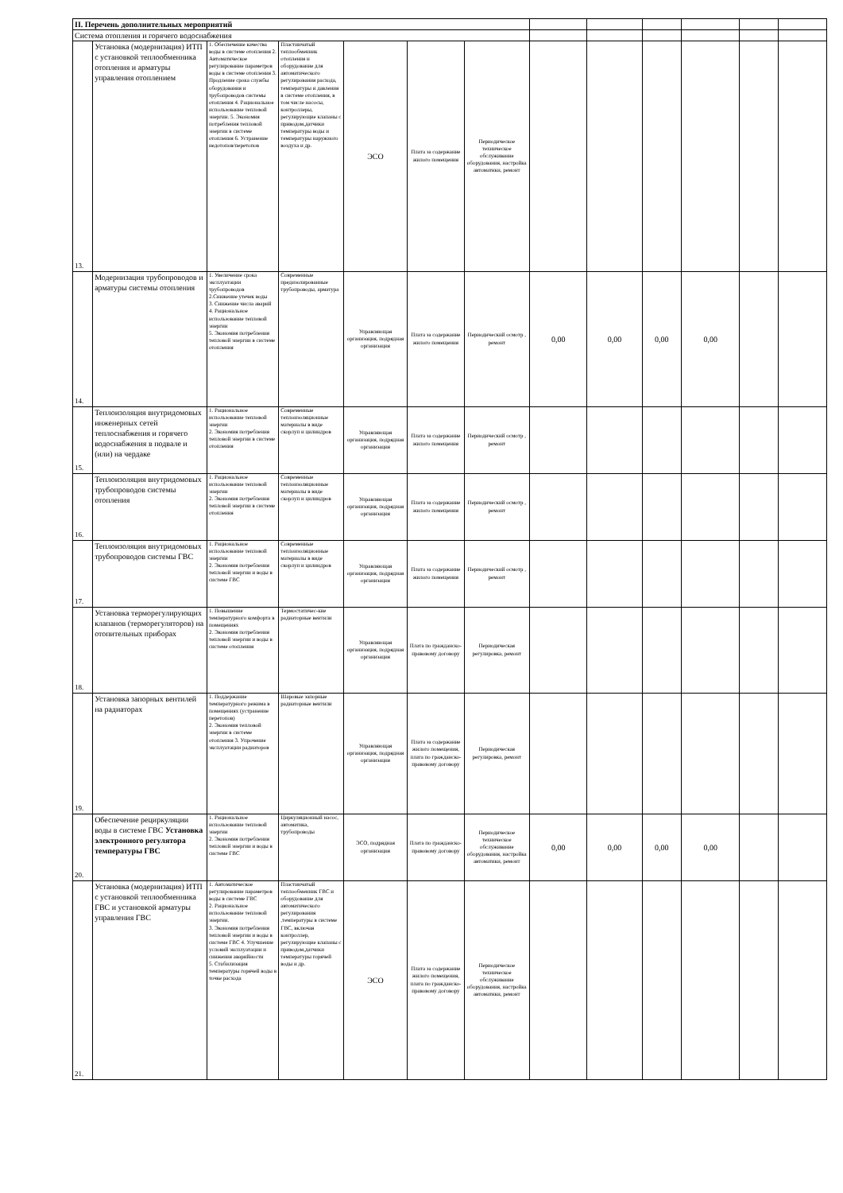| II. Перечень дополнительных мероприятий | | | | | | | | | | | | |
| Система отопления и горячего водоснабжения | | | | | | | | | | | | |
| 13. | Установка (модернизация) ИТП с установкой теплообменника отопления и арматуры управления отоплением | 1. Обеспечение качества воды в системе отопления 2. Автоматическое регулирование параметров воды в системе отопления 3. Продление срока службы оборудования и трубопроводов системы отопления 4. Рациональное использование тепловой энергии. 5. Экономия потребления тепловой энергии в системе отопления 6. Устранение недотопов/перетопов | Пластинчатый теплообменник отопления и оборудование для автоматического регулирования расхода, температуры и давления в системе отопления, в том числе насосы, контроллеры, регулирующие клапаны с приводом,датчики температуры воды и температуры наружного воздуха и др. | ЭСО | Плата за содержание жилого помещения | Периодическое техническое обслуживание оборудования, настройка автоматики, ремонт | | | | | | |
| 14. | Модернизация трубопроводов и арматуры системы отопления | 1. Увеличение срока эксплуатации трубопроводов 2.Снижение утечек воды 3. Снижение числа аварий 4. Рациональное использование тепловой энергии 5. Экономия потребления тепловой энергии в системе отопления | Современные предизолированные трубопроводы, арматура | Управляющая организация, подрядная организация | Плата за содержание жилого помещения | Периодический осмотр , ремонт | 0,00 | 0,00 | 0,00 | 0,00 | | |
| 15. | Теплоизоляция внутридомовых инженерных сетей теплоснабжения и горячего водоснабжения в подвале и (или) на чердаке | 1. Рациональное использование тепловой энергии 2. Экономия потребления тепловой энергии в системе отопления | Современные теплоизоляционные материалы в виде скорлуп и цилиндров | Управляющая организация, подрядная организация | Плата за содержание жилого помещения | Периодический осмотр , ремонт | | | | | | |
| 16. | Теплоизоляция внутридомовых трубопроводов системы отопления | 1. Рациональное использование тепловой энергии 2. Экономия потребления тепловой энергии в системе отопления | Современные теплоизоляционные материалы в виде скорлуп и цилиндров | Управляющая организация, подрядная организация | Плата за содержание жилого помещения | Периодический осмотр , ремонт | | | | | | |
| 17. | Теплоизоляция внутридомовых трубопроводов системы ГВС | 1. Рациональное использование тепловой энергии 2. Экономия потребления тепловой энергии и воды в системе ГВС | Современные теплоизоляционные материалы в виде скорлуп и цилиндров | Управляющая организация, подрядная организация | Плата за содержание жилого помещения | Периодический осмотр , ремонт | | | | | | |
| 18. | Установка терморегулирующих клапанов (терморегуляторов) на отопительных приборах | 1. Повышение температурного комфорта в помещениях 2. Экономия потребления тепловой энергии и воды в системе отопления | Термостатичес-кие радиаторные вентили | Управляющая организация, подрядная организация | Плата по гражданско-правовому договору | Периодическая регулировка, ремонт | | | | | | |
| 19. | Установка запорных вентилей на радиаторах | 1. Поддержание температурного режима в помещениях (устранение перетопов) 2. Экономия тепловой энергии в системе отопления 3. Упрочение эксплуатации радиаторов | Шаровые запорные радиаторные вентили | Управляющая организация, подрядная организация | Плата за содержание жилого помещения, плата по гражданско-правовому договору | Периодическая регулировка, ремонт | | | | | | |
| 20. | Обеспечение рециркуляции воды в системе ГВС Установка электронного регулятора температуры ГВС | 1. Рациональное использование тепловой энергии 2. Экономия потребления тепловой энергии и воды в системе ГВС | Циркуляционный насос, автоматика, трубопроводы | ЭСО, подрядная организация | Плата по гражданско-правовому договору | Периодическое техническое обслуживание оборудования, настройка автоматики, ремонт | 0,00 | 0,00 | 0,00 | 0,00 | | |
| 21. | Установка (модернизация) ИТП с установкой теплообменника ГВС и установкой арматуры управления ГВС | 1. Автоматическое регулирование параметров воды в системе ГВС 2. Рациональное использование тепловой энергии. 3. Экономия потребления тепловой энергии и воды в системе ГВС 4. Улучшение условий эксплуатации и снижения аварийности 5. Стабилизация температуры горячей воды в точке расхода | Пластинчатый теплообменник ГВС и оборудование для автоматического регулирования ,температуры в системе ГВС, включая контроллер, регулирующие клапаны с приводом,датчики температуры горячей воды и др. | ЭСО | Плата за содержание жилого помещения, плата по гражданско-правовому договору | Периодическое техническое обслуживание оборудования, настройка автоматики, ремонт | | | | | | |